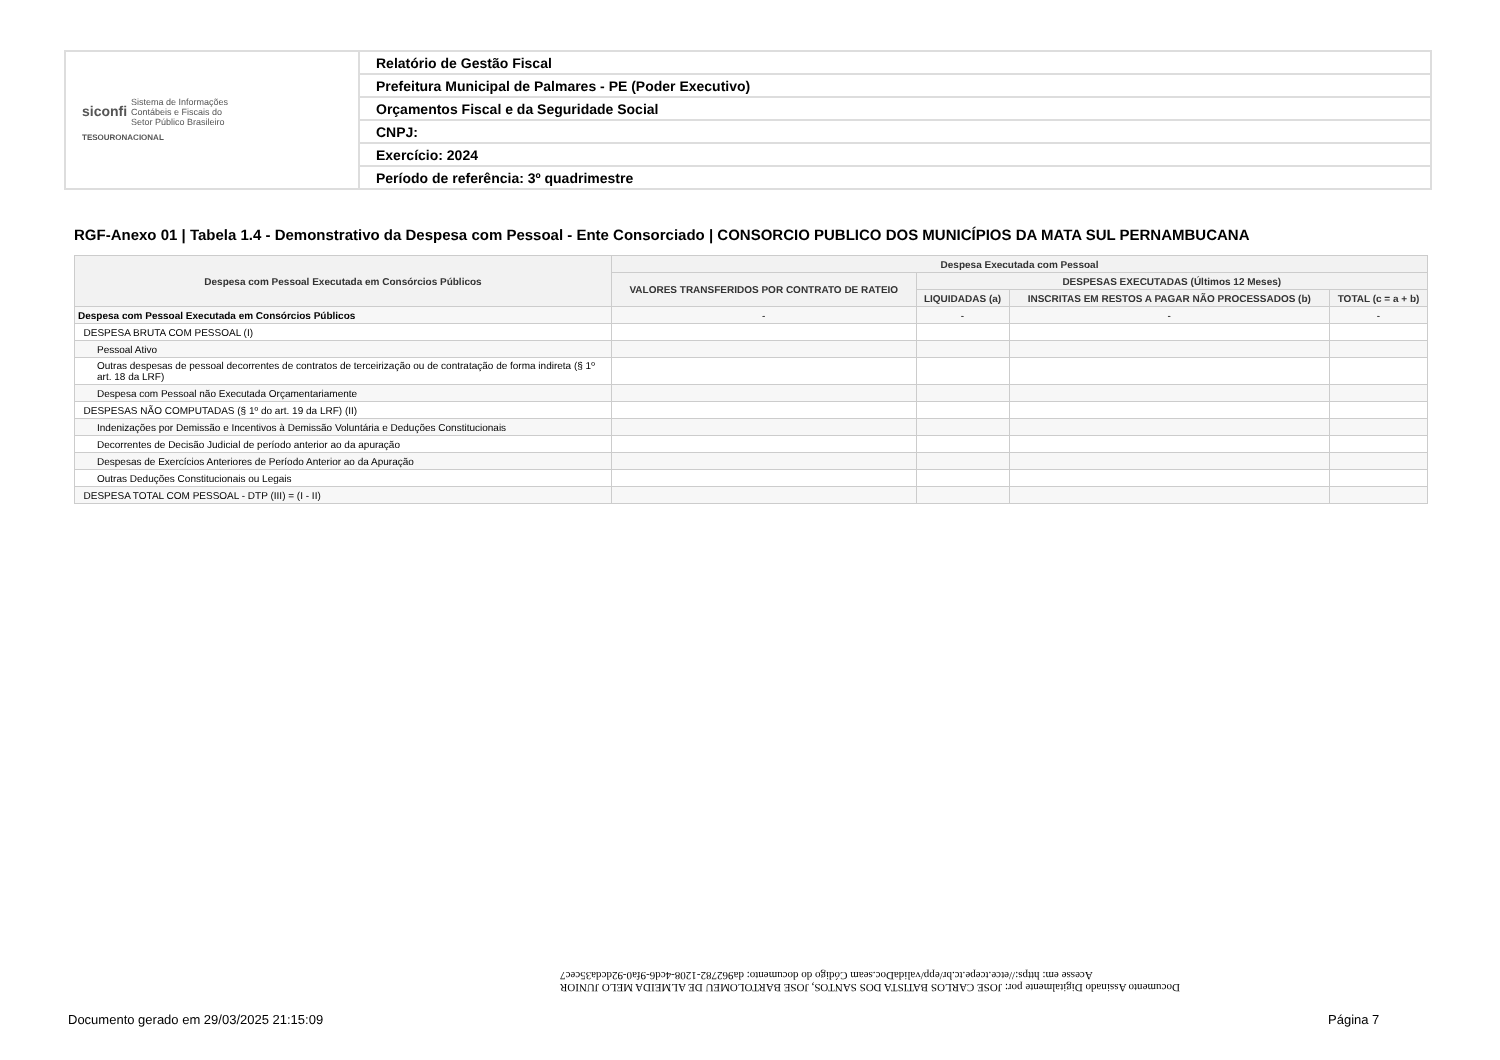| siconfi Sistema de Informações Contábeis e Fiscais do Setor Público Brasileiro TESOURONACIONAL | Relatório de Gestão Fiscal |
| | Prefeitura Municipal de Palmares - PE (Poder Executivo) |
| | Orçamentos Fiscal e da Seguridade Social |
| | CNPJ: |
| | Exercício: 2024 |
| | Período de referência: 3º quadrimestre |
RGF-Anexo 01 | Tabela 1.4 - Demonstrativo da Despesa com Pessoal - Ente Consorciado | CONSORCIO PUBLICO DOS MUNICÍPIOS DA MATA SUL PERNAMBUCANA
| Despesa com Pessoal Executada em Consórcios Públicos | Despesa Executada com Pessoal | | | |
| --- | --- | --- | --- | --- |
| | VALORES TRANSFERIDOS POR CONTRATO DE RATEIO | DESPESAS EXECUTADAS (Últimos 12 Meses) | | |
| | | LIQUIDADAS (a) | INSCRITAS EM RESTOS A PAGAR NÃO PROCESSADOS (b) | TOTAL (c = a + b) |
| Despesa com Pessoal Executada em Consórcios Públicos | - | - | - | - |
| DESPESA BRUTA COM PESSOAL (I) | | | | |
| Pessoal Ativo | | | | |
| Outras despesas de pessoal decorrentes de contratos de terceirização ou de contratação de forma indireta (§ 1º art. 18 da LRF) | | | | |
| Despesa com Pessoal não Executada Orçamentariamente | | | | |
| DESPESAS NÃO COMPUTADAS (§ 1º do art. 19 da LRF) (II) | | | | |
| Indenizações por Demissão e Incentivos à Demissão Voluntária e Deduções Constitucionais | | | | |
| Decorrentes de Decisão Judicial de período anterior ao da apuração | | | | |
| Despesas de Exercícios Anteriores de Período Anterior ao da Apuração | | | | |
| Outras Deduções Constitucionais ou Legais | | | | |
| DESPESA TOTAL COM PESSOAL - DTP (III) = (I - II) | | | | |
Documento Assinado Digitalmente por: JOSE CARLOS BATISTA DOS SANTOS, JOSE BARTOLOMEU DE ALMEIDA MELO JUNIOR
Acesse em: https://etce.tcepe.tc.br/epp/validaDoc.seam Código do documento: da962782-1208-4cd6-9fa0-92dcda35cec7
Documento gerado em 29/03/2025 21:15:09
Página 7